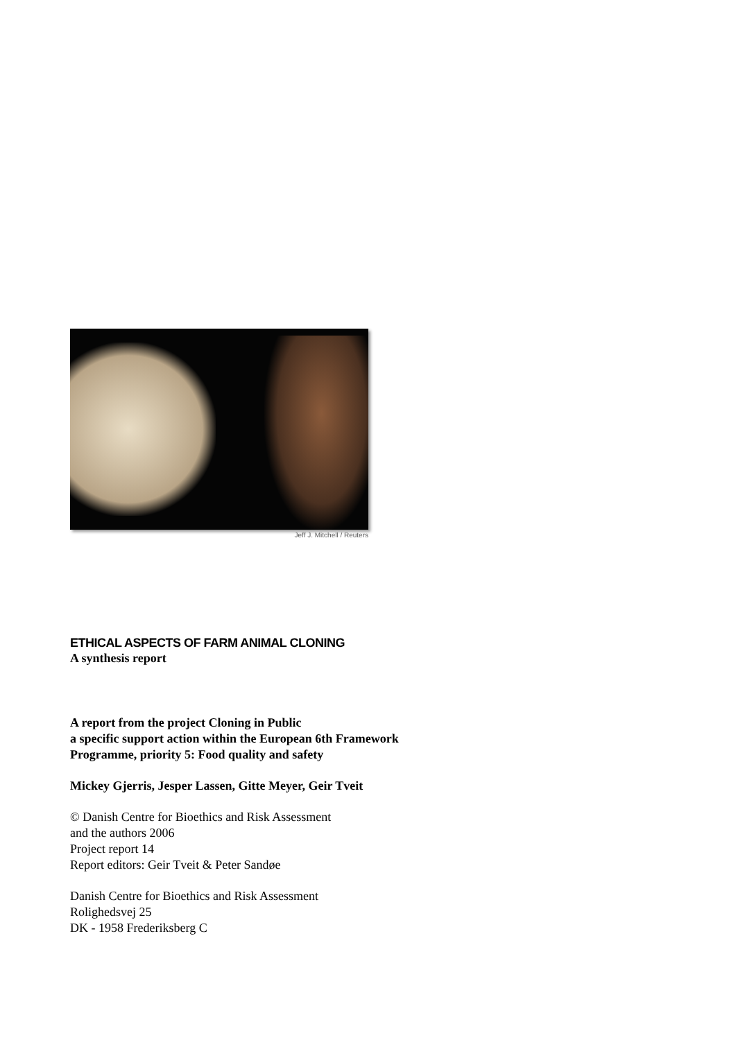Jeff J. Mitchell / Reuters
ETHICAL ASPECTS OF FARM ANIMAL CLONING
A synthesis report
A report from the project Cloning in Public
a specific support action within the European 6th Framework
Programme, priority 5: Food quality and safety
Mickey Gjerris, Jesper Lassen, Gitte Meyer, Geir Tveit
© Danish Centre for Bioethics and Risk Assessment
and the authors 2006
Project report 14
Report editors: Geir Tveit & Peter Sandøe
Danish Centre for Bioethics and Risk Assessment
Rolighedsvej 25
DK - 1958 Frederiksberg C